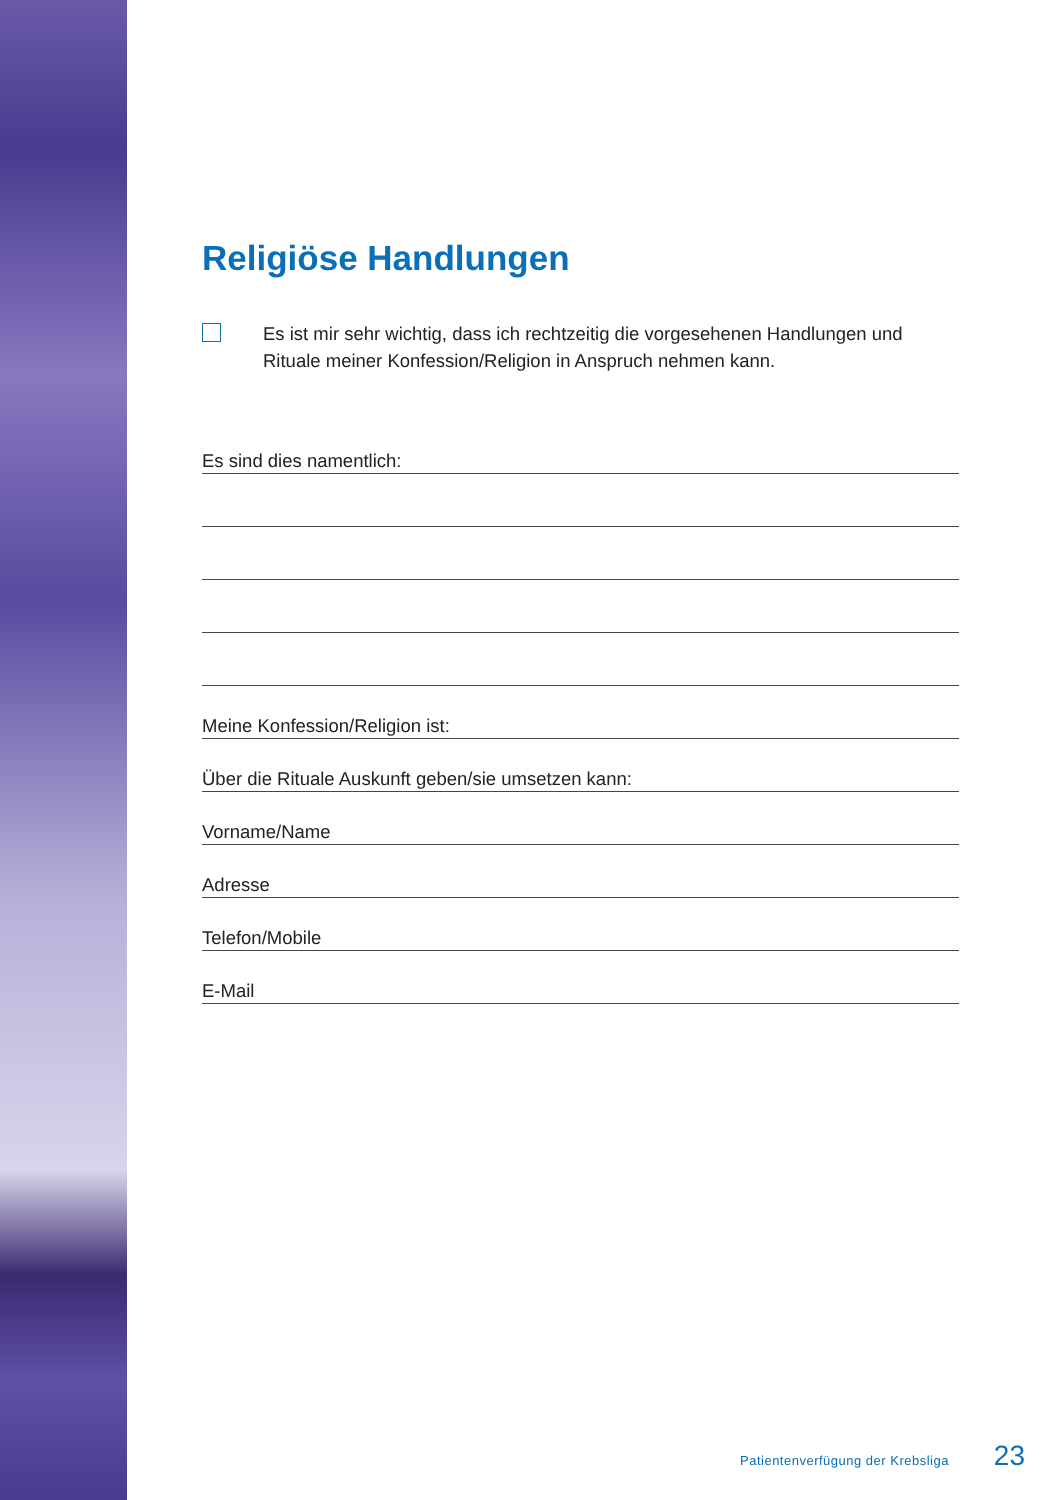Religiöse Handlungen
Es ist mir sehr wichtig, dass ich rechtzeitig die vorgesehenen Handlungen und Rituale meiner Konfession/Religion in Anspruch nehmen kann.
Es sind dies namentlich:
Meine Konfession/Religion ist:
Über die Rituale Auskunft geben/sie umsetzen kann:
Vorname/Name
Adresse
Telefon/Mobile
E-Mail
Patientenverfügung der Krebsliga 23